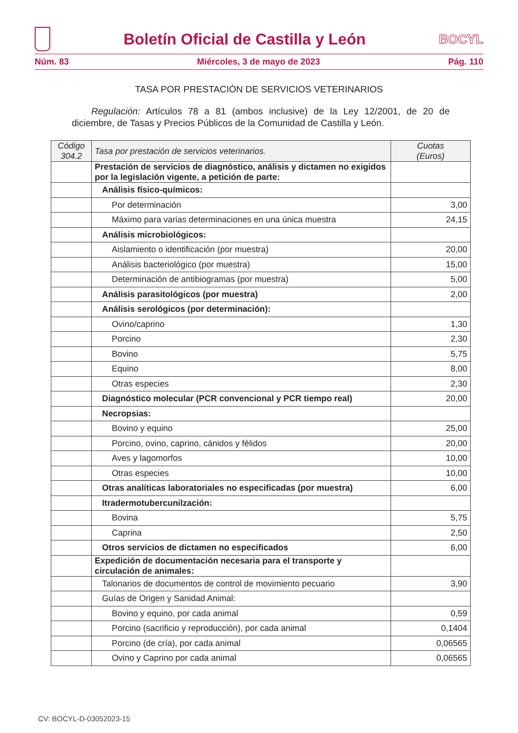Boletín Oficial de Castilla y León
BOCYL
Núm. 83 Miércoles, 3 de mayo de 2023 Pág. 110
TASA POR PRESTACIÓN DE SERVICIOS VETERINARIOS
Regulación: Artículos 78 a 81 (ambos inclusive) de la Ley 12/2001, de 20 de diciembre, de Tasas y Precios Públicos de la Comunidad de Castilla y León.
| Código 304.2 | Tasa por prestación de servicios veterinarios. | Cuotas (Euros) |
| --- | --- | --- |
| | Prestación de servicios de diagnóstico, análisis y dictamen no exigidos por la legislación vigente, a petición de parte: | |
| | Análisis físico-químicos: | |
| | Por determinación | 3,00 |
| | Máximo para varias determinaciones en una única muestra | 24,15 |
| | Análisis microbiológicos: | |
| | Aislamiento o identificación (por muestra) | 20,00 |
| | Análisis bacteriológico (por muestra) | 15,00 |
| | Determinación de antibiogramas (por muestra) | 5,00 |
| | Análisis parasitológicos (por muestra) | 2,00 |
| | Análisis serológicos (por determinación): | |
| | Ovino/caprino | 1,30 |
| | Porcino | 2,30 |
| | Bovino | 5,75 |
| | Equino | 8,00 |
| | Otras especies | 2,30 |
| | Diagnóstico molecular (PCR convencional y PCR tiempo real) | 20,00 |
| | Necropsias: | |
| | Bovino y equino | 25,00 |
| | Porcino, ovino, caprino, cánidos y félidos | 20,00 |
| | Aves y lagomorfos | 10,00 |
| | Otras especies | 10,00 |
| | Otras analíticas laboratoriales no especificadas (por muestra) | 6,00 |
| | Itradermotubercunilzación: | |
| | Bovina | 5,75 |
| | Caprina | 2,50 |
| | Otros servicios de dictamen no especificados | 6,00 |
| | Expedición de documentación necesaria para el transporte y circulación de animales: | |
| | Talonarios de documentos de control de movimiento pecuario | 3,90 |
| | Guías de Origen y Sanidad Animal: | |
| | Bovino y equino, por cada animal | 0,59 |
| | Porcino (sacrificio y reproducción), por cada animal | 0,1404 |
| | Porcino (de cría), por cada animal | 0,06565 |
| | Ovino y Caprino por cada animal | 0,06565 |
CV: BOCYL-D-03052023-15